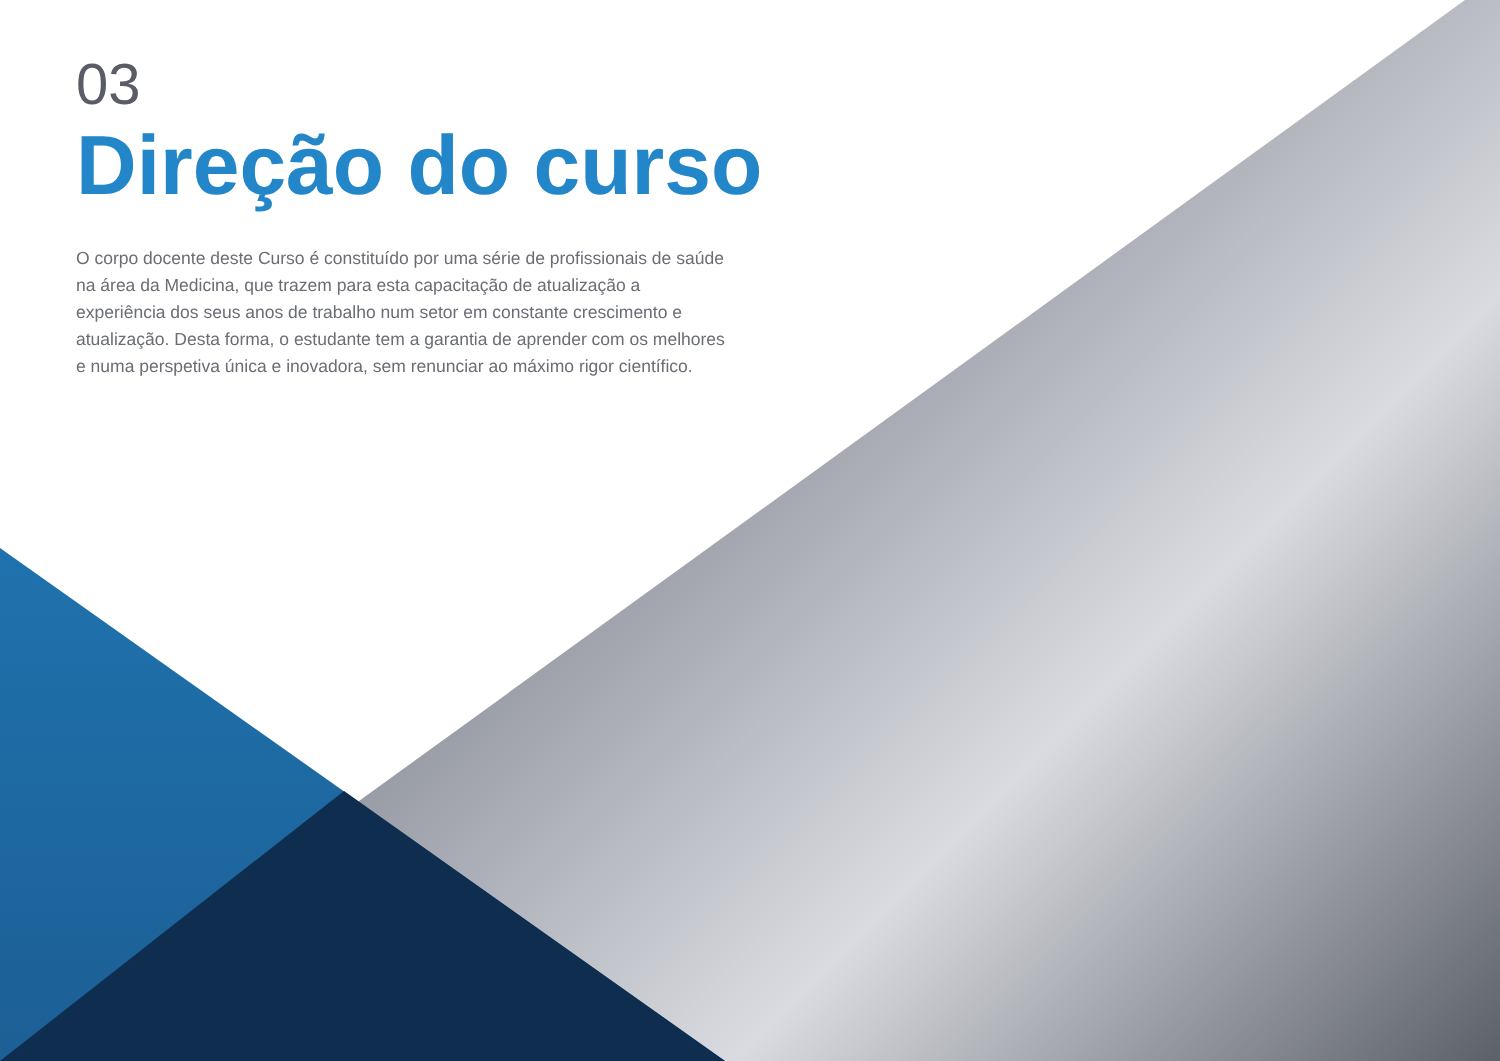03
Direção do curso
O corpo docente deste Curso é constituído por uma série de profissionais de saúde na área da Medicina, que trazem para esta capacitação de atualização a experiência dos seus anos de trabalho num setor em constante crescimento e atualização. Desta forma, o estudante tem a garantia de aprender com os melhores e numa perspetiva única e inovadora, sem renunciar ao máximo rigor científico.